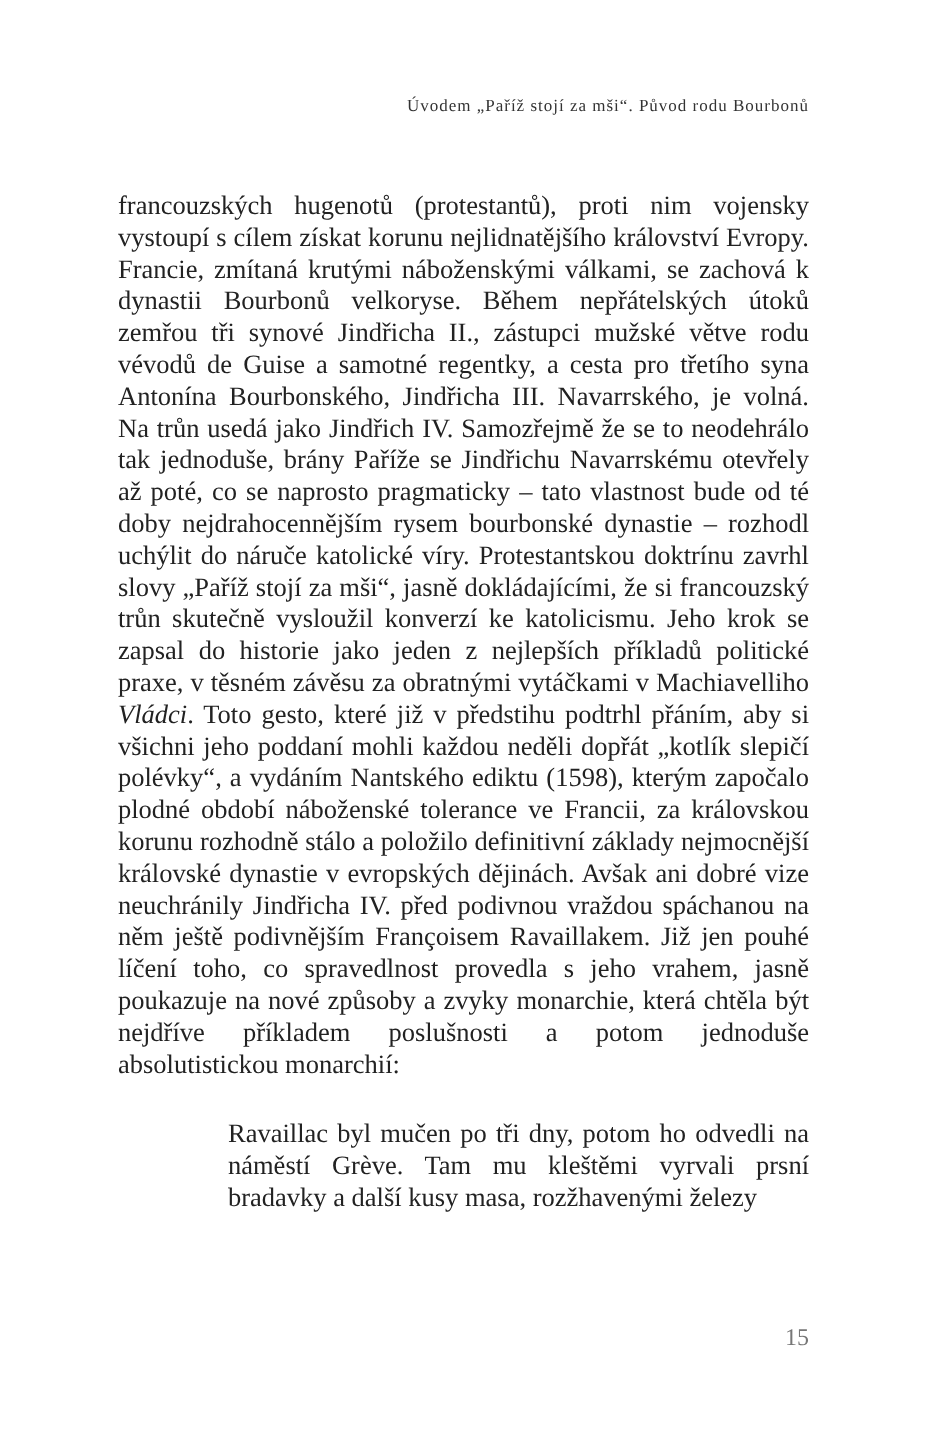Úvodem „Paříž stojí za mši“. Původ rodu Bourbonů
francouzských hugenotů (protestantů), proti nim vojensky vystoupí s cílem získat korunu nejlidnatějšího království Evropy. Francie, zmítaná krutými náboženskými válkami, se zachová k dynastii Bourbonů velkoryse. Během nepřátelských útoků zemřou tři synové Jindřicha II., zástupci mužské větve rodu vévodů de Guise a samotné regentky, a cesta pro třetího syna Antonína Bourbonského, Jindřicha III. Navarrského, je volná. Na trůn usedá jako Jindřich IV. Samozřejmě že se to neodehrálo tak jednoduše, brány Paříže se Jindřichu Navarrskému otevřely až poté, co se naprosto pragmaticky – tato vlastnost bude od té doby nejdrahocennějším rysem bourbonské dynastie – rozhodl uchýlit do náruče katolické víry. Protestantskou doktrínu zavrhl slovy „Paříž stojí za mši“, jasně dokládajícími, že si francouzský trůn skutečně vysloužil konverzí ke katolicismu. Jeho krok se zapsal do historie jako jeden z nejlepších příkladů politické praxe, v těsném závěsu za obratnými vytáčkami v Machiavelliho Vládci. Toto gesto, které již v předstihu podtrhl přáním, aby si všichni jeho poddaní mohli každou neděli dopřát „kotlík slepičí polévky“, a vydáním Nantského ediktu (1598), kterým započalo plodné období náboženské tolerance ve Francii, za královskou korunu rozhodně stálo a položilo definitivní základy nejmocnější královské dynastie v evropských dějinách. Avšak ani dobré vize neuchránily Jindřicha IV. před podivnou vraždou spáchanou na něm ještě podivnějším Françoisem Ravaillakem. Již jen pouhé líčení toho, co spravedlnost provedla s jeho vrahem, jasně poukazuje na nové způsoby a zvyky monarchie, která chtěla být nejdříve příkladem poslušnosti a potom jednoduše absolutistickou monarchií:
Ravaillac byl mučen po tři dny, potom ho odvedli na náměstí Grève. Tam mu kleštěmi vyrvali prsní bradavky a další kusy masa, rozžhavenými železy
15